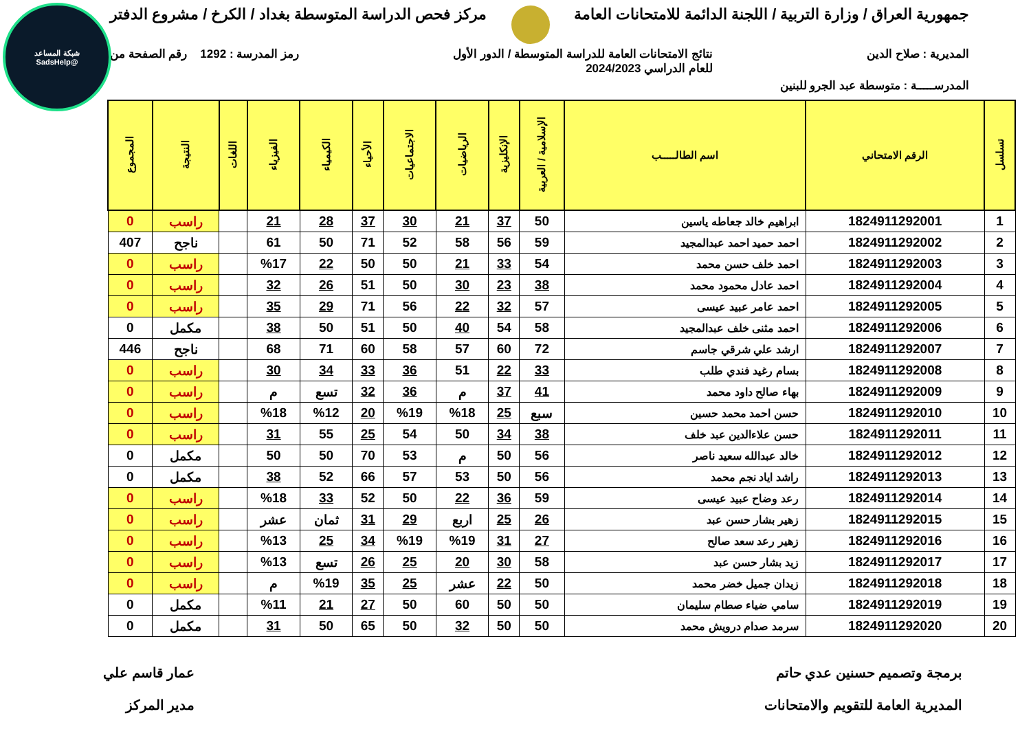شبكة المساعد
@SadsHelp
جمهورية العراق / وزارة التربية / اللجنة الدائمة للامتحانات العامة مركز فحص الدراسة المتوسطة بغداد / الكرخ / مشروع الدفتر
المديرية : صلاح الدين نتائج الامتحانات العامة للدراسة المتوسطة / الدور الأول
للعام الدراسي 2024/2023 رمز المدرسة : 1292 رقم الصفحة من
المدرســـــة : متوسطة عبد الجرو للبنين
| تسلسل | الرقم الامتحاني | اسم الطالـــــب | الإسلامية / العربية | الإنكليزية | الرياضيات | الاجتماعيات | الأحياء | الكيمياء | الفيزياء | اللغات | النتيجة | المجموع |
| --- | --- | --- | --- | --- | --- | --- | --- | --- | --- | --- | --- | --- |
| 1 | 1824911292001 | ابراهيم خالد جعاطه ياسين | 50 | 37 | 21 | 30 | 37 | 28 | 21 | | راسب | 0 |
| 2 | 1824911292002 | احمد حميد احمد عبدالمجيد | 59 | 56 | 58 | 52 | 71 | 50 | 61 | | ناجح | 407 |
| 3 | 1824911292003 | احمد خلف حسن محمد | 54 | 33 | 21 | 50 | 50 | 22 | %17 | | راسب | 0 |
| 4 | 1824911292004 | احمد عادل محمود محمد | 38 | 23 | 30 | 50 | 51 | 26 | 32 | | راسب | 0 |
| 5 | 1824911292005 | احمد عامر عبيد عيسى | 57 | 32 | 22 | 56 | 71 | 29 | 35 | | راسب | 0 |
| 6 | 1824911292006 | احمد مثنى خلف عبدالمجيد | 58 | 54 | 40 | 50 | 51 | 50 | 38 | | مكمل | 0 |
| 7 | 1824911292007 | ارشد علي شرقي جاسم | 72 | 60 | 57 | 58 | 60 | 71 | 68 | | ناجح | 446 |
| 8 | 1824911292008 | بسام رغيد فندي طلب | 33 | 22 | 51 | 36 | 33 | 34 | 30 | | راسب | 0 |
| 9 | 1824911292009 | بهاء صالح داود محمد | 41 | 37 | م | 36 | 32 | تسع | م | | راسب | 0 |
| 10 | 1824911292010 | حسن احمد محمد حسين | سبع | 25 | %18 | %19 | 20 | %12 | %18 | | راسب | 0 |
| 11 | 1824911292011 | حسن علاءالدين عبد خلف | 38 | 34 | 50 | 54 | 25 | 55 | 31 | | راسب | 0 |
| 12 | 1824911292012 | خالد عبدالله سعيد ناصر | 56 | 50 | م | 53 | 70 | 50 | 50 | | مكمل | 0 |
| 13 | 1824911292013 | راشد اياد نجم محمد | 56 | 50 | 53 | 57 | 66 | 52 | 38 | | مكمل | 0 |
| 14 | 1824911292014 | رعد وضاح عبيد عيسى | 59 | 36 | 22 | 50 | 52 | 33 | %18 | | راسب | 0 |
| 15 | 1824911292015 | زهير بشار حسن عبد | 26 | 25 | اربع | 29 | 31 | ثمان | عشر | | راسب | 0 |
| 16 | 1824911292016 | زهير رعد سعد صالح | 27 | 31 | %19 | %19 | 34 | 25 | %13 | | راسب | 0 |
| 17 | 1824911292017 | زيد بشار حسن عبد | 58 | 30 | 20 | 25 | 26 | تسع | %13 | | راسب | 0 |
| 18 | 1824911292018 | زيدان جميل خضر محمد | 50 | 22 | عشر | 25 | 35 | %19 | م | | راسب | 0 |
| 19 | 1824911292019 | سامي ضياء صطام سليمان | 50 | 50 | 60 | 50 | 27 | 21 | %11 | | مكمل | 0 |
| 20 | 1824911292020 | سرمد صدام درويش محمد | 50 | 50 | 32 | 50 | 65 | 50 | 31 | | مكمل | 0 |
برمجة وتصميم حسنين عدي حاتم
المديرية العامة للتقويم والامتحانات عمار قاسم علي
مدير المركز